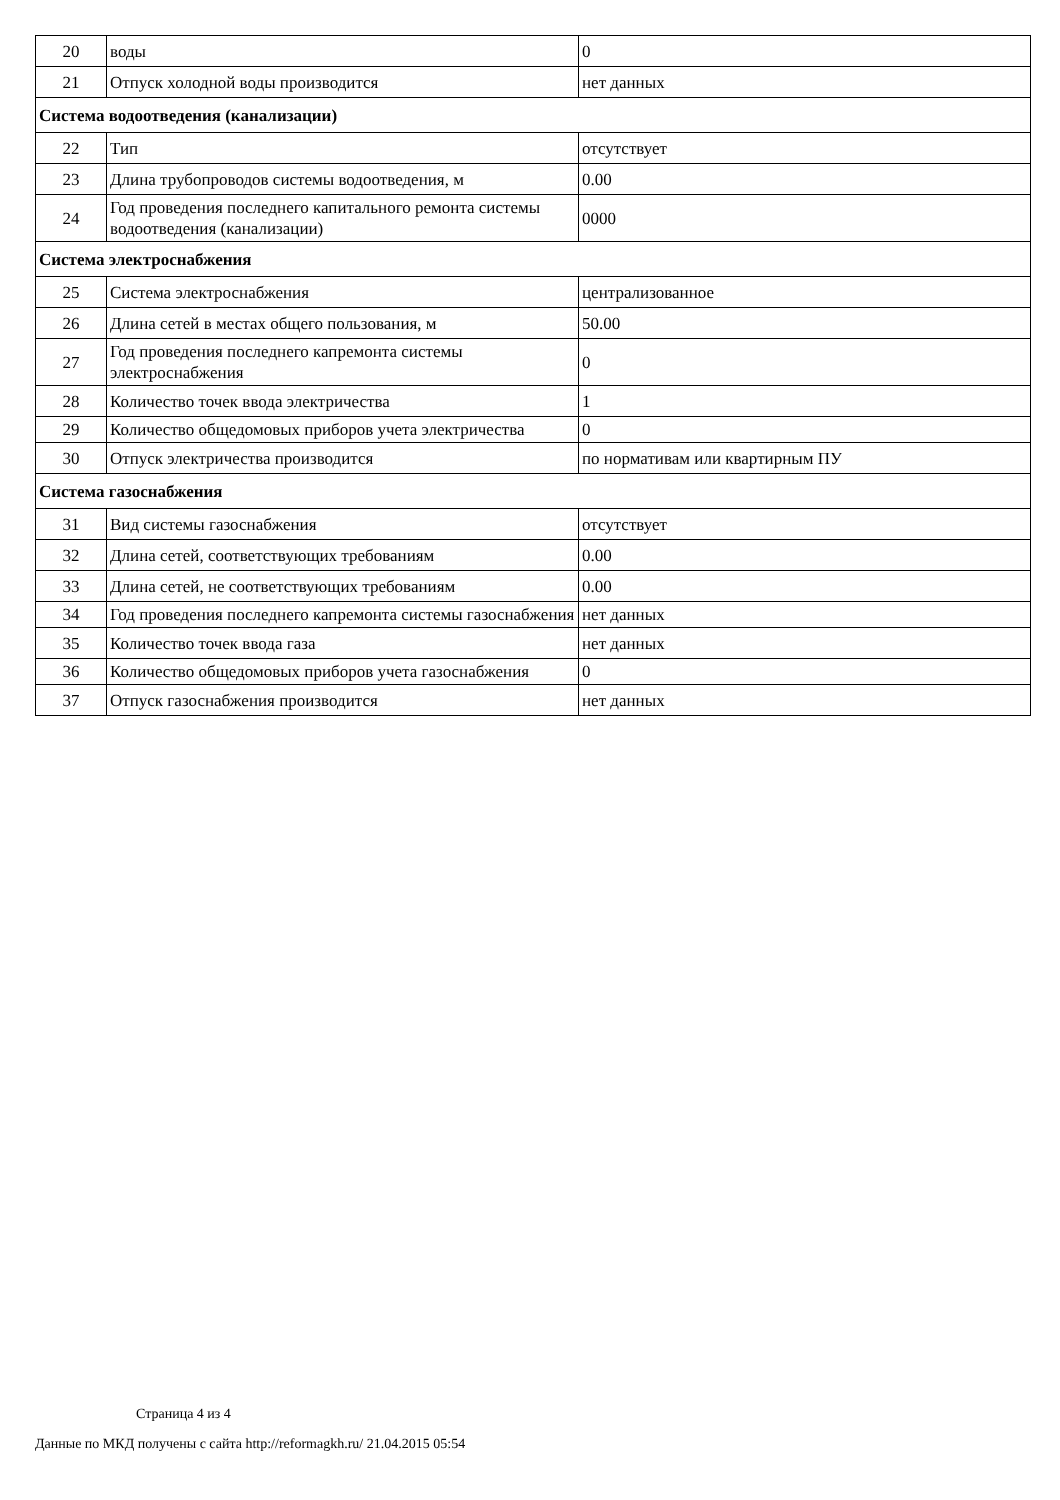| 20 | воды | 0 |
| 21 | Отпуск холодной воды производится | нет данных |
| Система водоотведения (канализации) | | |
| 22 | Тип | отсутствует |
| 23 | Длина трубопроводов системы водоотведения, м | 0.00 |
| 24 | Год проведения последнего капитального ремонта системы водоотведения (канализации) | 0000 |
| Система электроснабжения | | |
| 25 | Система электроснабжения | централизованное |
| 26 | Длина сетей в местах общего пользования, м | 50.00 |
| 27 | Год проведения последнего капремонта системы электроснабжения | 0 |
| 28 | Количество точек ввода электричества | 1 |
| 29 | Количество общедомовых приборов учета электричества | 0 |
| 30 | Отпуск электричества производится | по нормативам или квартирным ПУ |
| Система газоснабжения | | |
| 31 | Вид системы газоснабжения | отсутствует |
| 32 | Длина сетей, соответствующих требованиям | 0.00 |
| 33 | Длина сетей, не соответствующих требованиям | 0.00 |
| 34 | Год проведения последнего капремонта системы газоснабжения | нет данных |
| 35 | Количество точек ввода газа | нет данных |
| 36 | Количество общедомовых приборов учета газоснабжения | 0 |
| 37 | Отпуск газоснабжения производится | нет данных |
Страница 4 из 4
Данные по МКД получены с сайта http://reformagkh.ru/ 21.04.2015 05:54